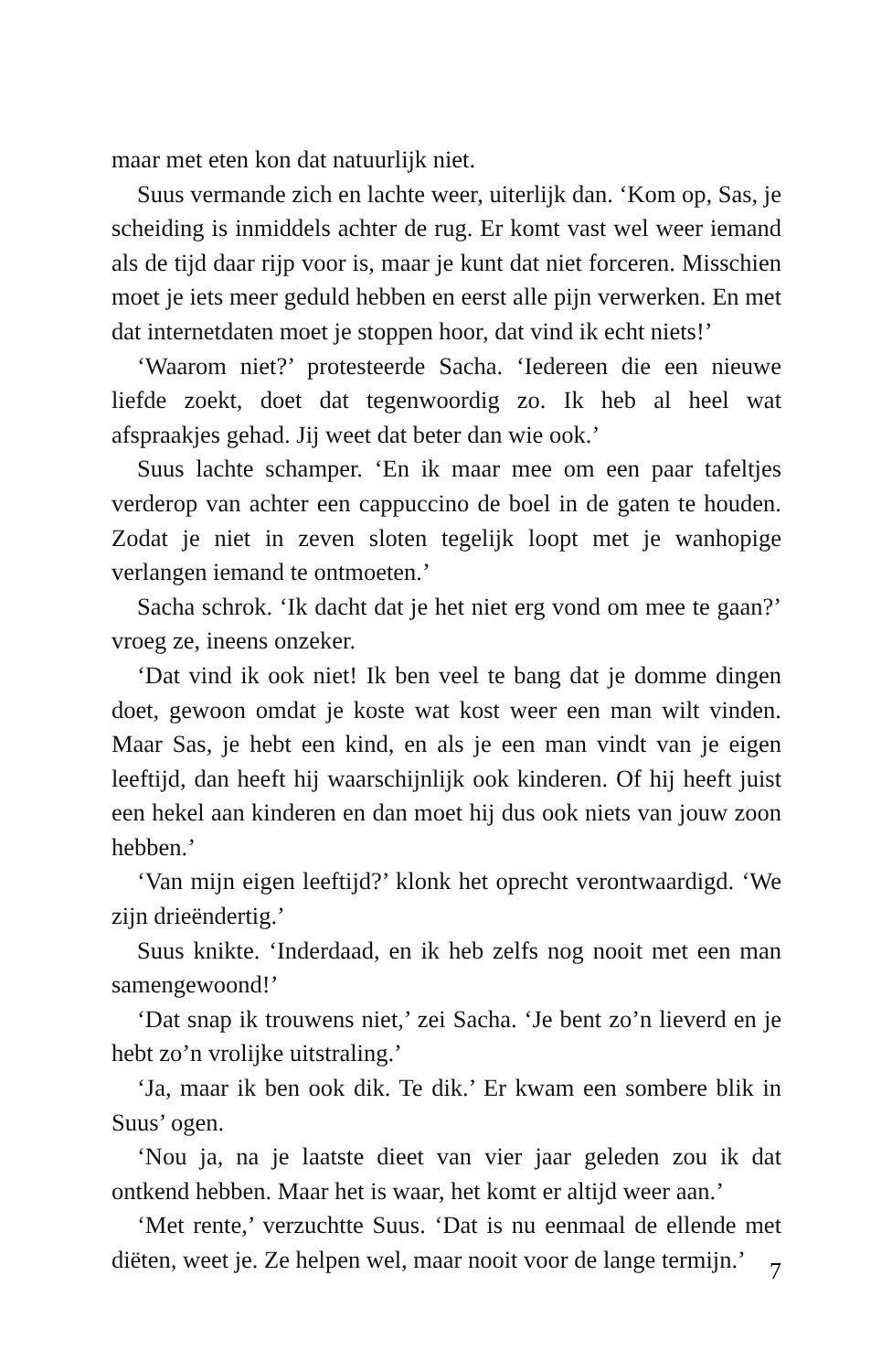maar met eten kon dat natuurlijk niet.
Suus vermande zich en lachte weer, uiterlijk dan. ‘Kom op, Sas, je scheiding is inmiddels achter de rug. Er komt vast wel weer iemand als de tijd daar rijp voor is, maar je kunt dat niet forceren. Misschien moet je iets meer geduld hebben en eerst alle pijn verwerken. En met dat internetdaten moet je stoppen hoor, dat vind ik echt niets!’
‘Waarom niet?’ protesteerde Sacha. ‘Iedereen die een nieuwe liefde zoekt, doet dat tegenwoordig zo. Ik heb al heel wat afspraakjes gehad. Jij weet dat beter dan wie ook.’
Suus lachte schamper. ‘En ik maar mee om een paar tafeltjes verderop van achter een cappuccino de boel in de gaten te houden. Zodat je niet in zeven sloten tegelijk loopt met je wanhopige verlangen iemand te ontmoeten.’
Sacha schrok. ‘Ik dacht dat je het niet erg vond om mee te gaan?’ vroeg ze, ineens onzeker.
‘Dat vind ik ook niet! Ik ben veel te bang dat je domme dingen doet, gewoon omdat je koste wat kost weer een man wilt vinden. Maar Sas, je hebt een kind, en als je een man vindt van je eigen leeftijd, dan heeft hij waarschijnlijk ook kinderen. Of hij heeft juist een hekel aan kinderen en dan moet hij dus ook niets van jouw zoon hebben.’
‘Van mijn eigen leeftijd?’ klonk het oprecht verontwaardigd. ‘We zijn drieëndertig.’
Suus knikte. ‘Inderdaad, en ik heb zelfs nog nooit met een man samengewoond!’
‘Dat snap ik trouwens niet,’ zei Sacha. ‘Je bent zo’n lieverd en je hebt zo’n vrolijke uitstraling.’
‘Ja, maar ik ben ook dik. Te dik.’ Er kwam een sombere blik in Suus’ ogen.
‘Nou ja, na je laatste dieet van vier jaar geleden zou ik dat ontkend hebben. Maar het is waar, het komt er altijd weer aan.’
‘Met rente,’ verzuchtte Suus. ‘Dat is nu eenmaal de ellende met diëten, weet je. Ze helpen wel, maar nooit voor de lange termijn.’
7